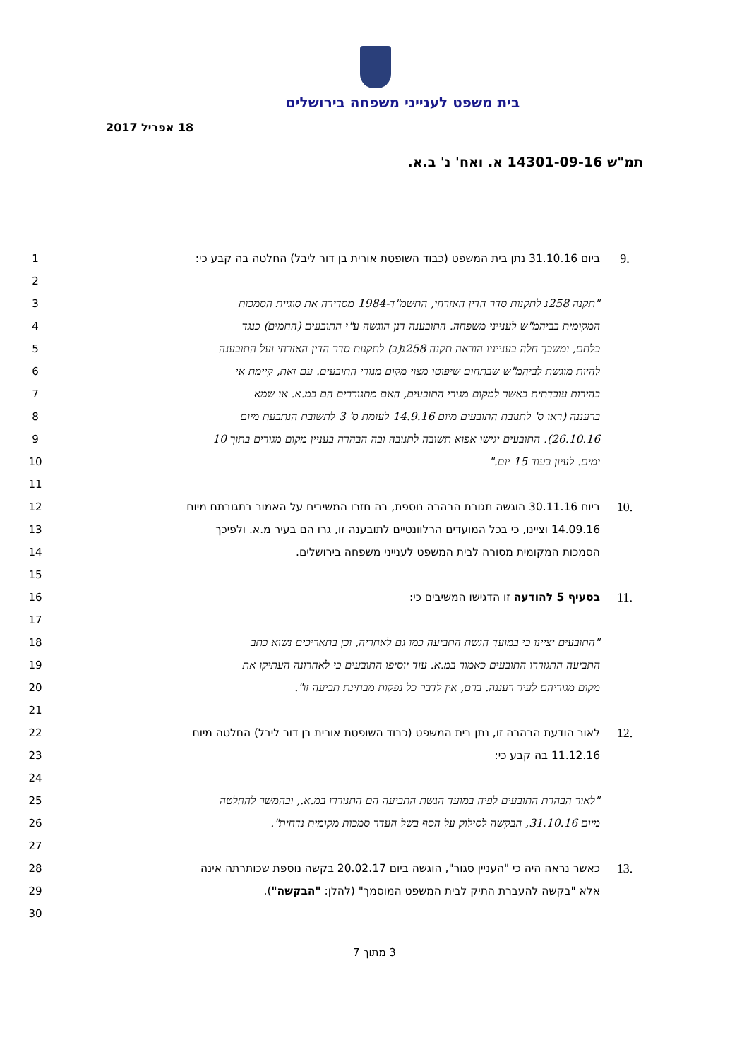בית משפט לענייני משפחה בירושלים
18 אפריל 2017
תמ"ש 14301-09-16 א. ואח' נ' ב.א.
1 ביום 31.10.16 נתן בית המשפט (כבוד השופטת אורית בן דור ליבל) החלטה בה קבע כי: 9.
2
3 "תקנה 258ג לתקנות סדר הדין האזרחי, התשמ"ד-1984 מסדירה את סוגיית הסמכות
4 המקומית בביהמ"ש לענייני משפחה. התובענה דנן הוגשה ע"י התובעים (החמים) כנגד
5 כלתם, ומשכך חלה בענייניו הוראה תקנה 258ג(ב) לתקנות סדר הדין האזרחי ועל התובענה
6 להיות מוגשת לביהמ"ש שבתחום שיפוטו מצוי מקום מגורי התובעים. עם זאת, קיימת אי
7 בהירות עובדתית באשר למקום מגורי התובעים, האם מתגוררים הם במ.א. או שמא
8 ברעננה (ראו ס' לתגובת התובעים מיום 14.9.16 לעומת ס' 3 לתשובת הנתבעת מיום
9 26.10.16). התובעים יגישו אפוא תשובה לתגובה ובה הבהרה בעניין מקום מגורים בתוך 10
10 ימים. לעיון בעוד 15 יום."
11
12 ביום 30.11.16 הוגשה תגובת הבהרה נוספת, בה חזרו המשיבים על האמור בתגובתם מיום 10.
13 14.09.16 וציינו, כי בכל המועדים הרלוונטיים לתובענה זו, גרו הם בעיר מ.א. ולפיכך
14 הסמכות המקומית מסורה לבית המשפט לענייני משפחה בירושלים.
15
16 בסעיף 5 להודעה זו הדגישו המשיבים כי: 11.
17
18 "התובעים יציינו כי במועד הגשת התביעה כמו גם לאחריה, וכן בתאריכים נשוא כתב
19 התביעה התגוררו התובעים כאמור במ.א. עוד יוסיפו התובעים כי לאחרונה העתיקו את
20 מקום מגוריהם לעיר רעננה. ברם, אין לדבר כל נפקות מבחינת תביעה זו".
21
22 לאור הודעת הבהרה זו, נתן בית המשפט (כבוד השופטת אורית בן דור ליבל) החלטה מיום 12.
23 11.12.16 בה קבע כי:
24
25 "לאור הבהרת התובעים לפיה במועד הגשת התביעה הם התגוררו במ.א., ובהמשך להחלטה
26 מיום 31.10.16, הבקשה לסילוק על הסף בשל העדר סמכות מקומית נדחית".
27
28 כאשר נראה היה כי "העניין סגור", הוגשה ביום 20.02.17 בקשה נוספת שכותרתה אינה 13.
29 אלא "בקשה להעברת התיק לבית המשפט המוסמך" (להלן: "הבקשה").
30
3 מתוך 7